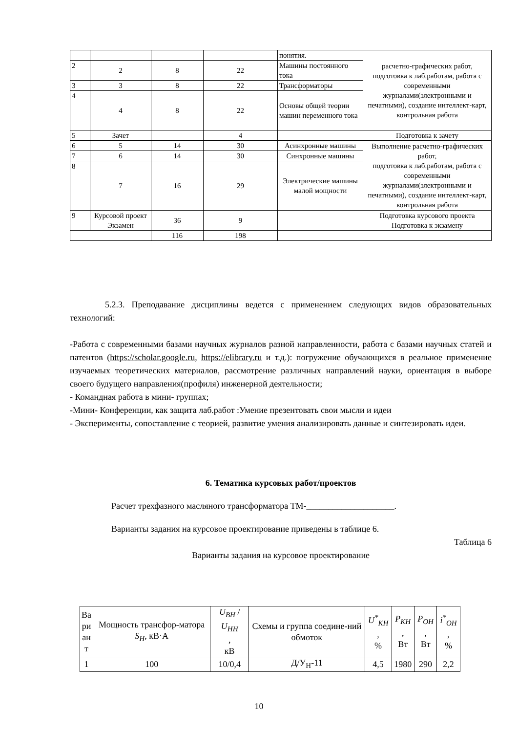| | | | | понятия. | расчетно-графических работ, подготовка к лаб.работам, работа с современными журналами(электронными и печатными), создание интеллект-карт, контрольная работа |
| 2 | 2 | 8 | 22 | Машины постоянного тока | |
| 3 | 3 | 8 | 22 | Трансформаторы | |
| 4 | 4 | 8 | 22 | Основы общей теории машин переменного тока | |
| 5 | Зачет | | 4 | | Подготовка к зачету |
| 6 | 5 | 14 | 30 | Асинхронные машины | Выполнение расчетно-графических работ, подготовка к лаб.работам, работа с современными журналами(электронными и печатными), создание интеллект-карт, контрольная работа |
| 7 | 6 | 14 | 30 | Синхронные машины | |
| 8 | 7 | 16 | 29 | Электрические машины малой мощности | |
| 9 | Курсовой проект Экзамен | 36 | 9 | | Подготовка курсового проекта Подготовка к экзамену |
| | | 116 | 198 | | |
5.2.3. Преподавание дисциплины ведется с применением следующих видов образовательных технологий:
-Работа с современными базами научных журналов разной направленности, работа с базами научных статей и патентов (https://scholar.google.ru, https://elibrary.ru и т.д.): погружение обучающихся в реальное применение изучаемых теоретических материалов, рассмотрение различных направлений науки, ориентация в выборе своего будущего направления(профиля) инженерной деятельности;
- Командная работа в мини- группах;
-Мини- Конференции, как защита лаб.работ :Умение презентовать свои мысли и идеи
- Эксперименты, сопоставление с теорией, развитие умения анализировать данные и синтезировать идеи.
6. Тематика курсовых работ/проектов
Расчет трехфазного масляного трансформатора ТМ-____________________.
Варианты задания на курсовое проектирование приведены в таблице 6.
Таблица 6
Варианты задания на курсовое проектирование
| Ва ри ан т | Мощность трансфор-матора S<sub>Н</sub> , кВ·А | U<sub>ВН</sub> / U<sub>НН</sub> , кВ | Схемы и группа соедине-ний обмоток | U<sup>*</sup><sub>КН</sub> , % | P<sub>КН</sub> , Вт | P<sub>ОН</sub> , Вт | i<sup>*</sup><sub>ОН</sub> , % |
| --- | --- | --- | --- | --- | --- | --- | --- |
| 1 | 100 | 10/0,4 | Д/У<sub>Н</sub>-11 | 4,5 | 1980 | 290 | 2,2 |
10